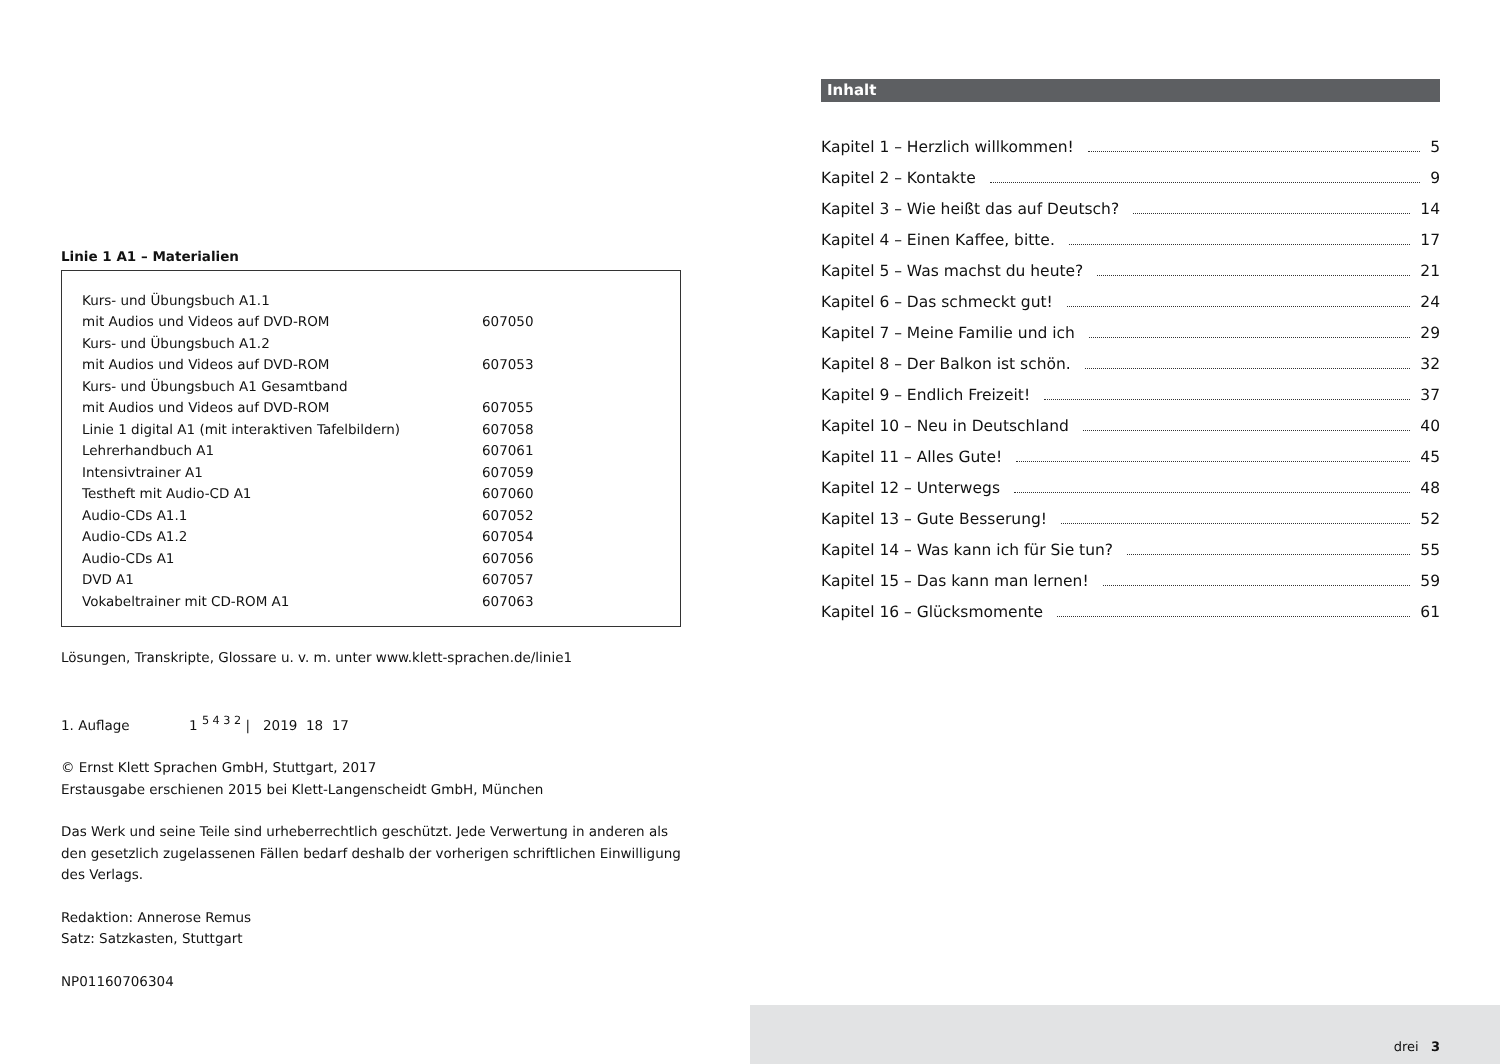Linie 1 A1 – Materialien
| Kurs- und Übungsbuch A1.1 | |
| mit Audios und Videos auf DVD-ROM | 607050 |
| Kurs- und Übungsbuch A1.2 | |
| mit Audios und Videos auf DVD-ROM | 607053 |
| Kurs- und Übungsbuch A1 Gesamtband | |
| mit Audios und Videos auf DVD-ROM | 607055 |
| Linie 1 digital A1 (mit interaktiven Tafelbildern) | 607058 |
| Lehrerhandbuch A1 | 607061 |
| Intensivtrainer A1 | 607059 |
| Testheft mit Audio-CD A1 | 607060 |
| Audio-CDs A1.1 | 607052 |
| Audio-CDs A1.2 | 607054 |
| Audio-CDs A1 | 607056 |
| DVD A1 | 607057 |
| Vokabeltrainer mit CD-ROM A1 | 607063 |
Lösungen, Transkripte, Glossare u. v. m. unter www.klett-sprachen.de/linie1
1. Auflage 1 <sup>5 4 3 2</sup> | 2019 18 17
© Ernst Klett Sprachen GmbH, Stuttgart, 2017
Erstausgabe erschienen 2015 bei Klett-Langenscheidt GmbH, München
Das Werk und seine Teile sind urheberrechtlich geschützt. Jede Verwertung in anderen als den gesetzlich zugelassenen Fällen bedarf deshalb der vorherigen schriftlichen Einwilligung des Verlags.
Redaktion: Annerose Remus
Satz: Satzkasten, Stuttgart
NP01160706304
Inhalt
Kapitel 1 – Herzlich willkommen! 5
Kapitel 2 – Kontakte 9
Kapitel 3 – Wie heißt das auf Deutsch? 14
Kapitel 4 – Einen Kaffee, bitte. 17
Kapitel 5 – Was machst du heute? 21
Kapitel 6 – Das schmeckt gut! 24
Kapitel 7 – Meine Familie und ich 29
Kapitel 8 – Der Balkon ist schön. 32
Kapitel 9 – Endlich Freizeit! 37
Kapitel 10 – Neu in Deutschland 40
Kapitel 11 – Alles Gute! 45
Kapitel 12 – Unterwegs 48
Kapitel 13 – Gute Besserung! 52
Kapitel 14 – Was kann ich für Sie tun? 55
Kapitel 15 – Das kann man lernen! 59
Kapitel 16 – Glücksmomente 61
drei 3